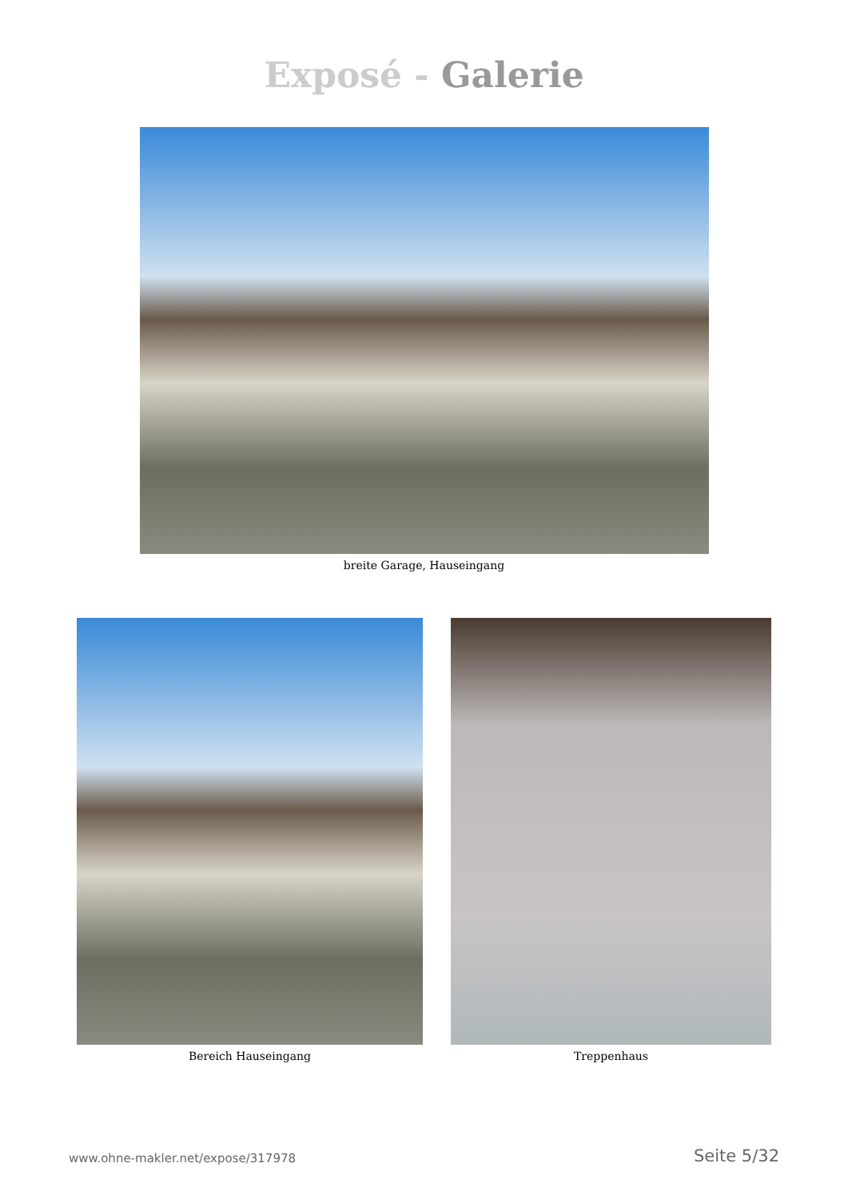Exposé - Galerie
breite Garage, Hauseingang
Bereich Hauseingang Treppenhaus
www.ohne-makler.net/expose/317978 Seite 5/32